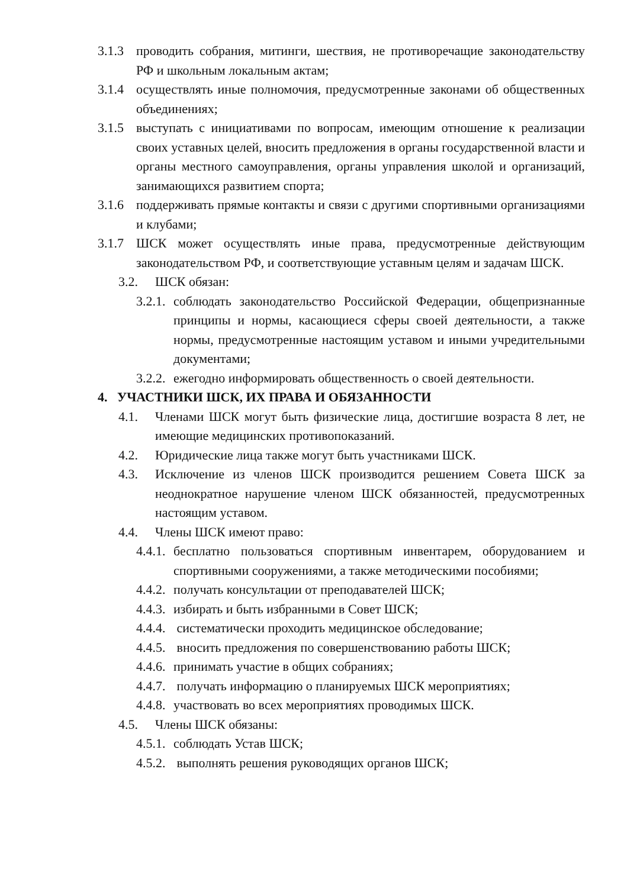3.1.3 проводить собрания, митинги, шествия, не противоречащие законодательству РФ и школьным локальным актам;
3.1.4 осуществлять иные полномочия, предусмотренные законами об общественных объединениях;
3.1.5 выступать с инициативами по вопросам, имеющим отношение к реализации своих уставных целей, вносить предложения в органы государственной власти и органы местного самоуправления, органы управления школой и организаций, занимающихся развитием спорта;
3.1.6 поддерживать прямые контакты и связи с другими спортивными организациями и клубами;
3.1.7 ШСК может осуществлять иные права, предусмотренные действующим законодательством РФ, и соответствующие уставным целям и задачам ШСК.
3.2. ШСК обязан:
3.2.1. соблюдать законодательство Российской Федерации, общепризнанные принципы и нормы, касающиеся сферы своей деятельности, а также нормы, предусмотренные настоящим уставом и иными учредительными документами;
3.2.2. ежегодно информировать общественность о своей деятельности.
4. УЧАСТНИКИ ШСК, ИХ ПРАВА И ОБЯЗАННОСТИ
4.1. Членами ШСК могут быть физические лица, достигшие возраста 8 лет, не имеющие медицинских противопоказаний.
4.2. Юридические лица также могут быть участниками ШСК.
4.3. Исключение из членов ШСК производится решением Совета ШСК за неоднократное нарушение членом ШСК обязанностей, предусмотренных настоящим уставом.
4.4. Члены ШСК имеют право:
4.4.1. бесплатно пользоваться спортивным инвентарем, оборудованием и спортивными сооружениями, а также методическими пособиями;
4.4.2. получать консультации от преподавателей ШСК;
4.4.3. избирать и быть избранными в Совет ШСК;
4.4.4. систематически проходить медицинское обследование;
4.4.5. вносить предложения по совершенствованию работы ШСК;
4.4.6. принимать участие в общих собраниях;
4.4.7. получать информацию о планируемых ШСК мероприятиях;
4.4.8. участвовать во всех мероприятиях проводимых ШСК.
4.5. Члены ШСК обязаны:
4.5.1. соблюдать Устав ШСК;
4.5.2. выполнять решения руководящих органов ШСК;